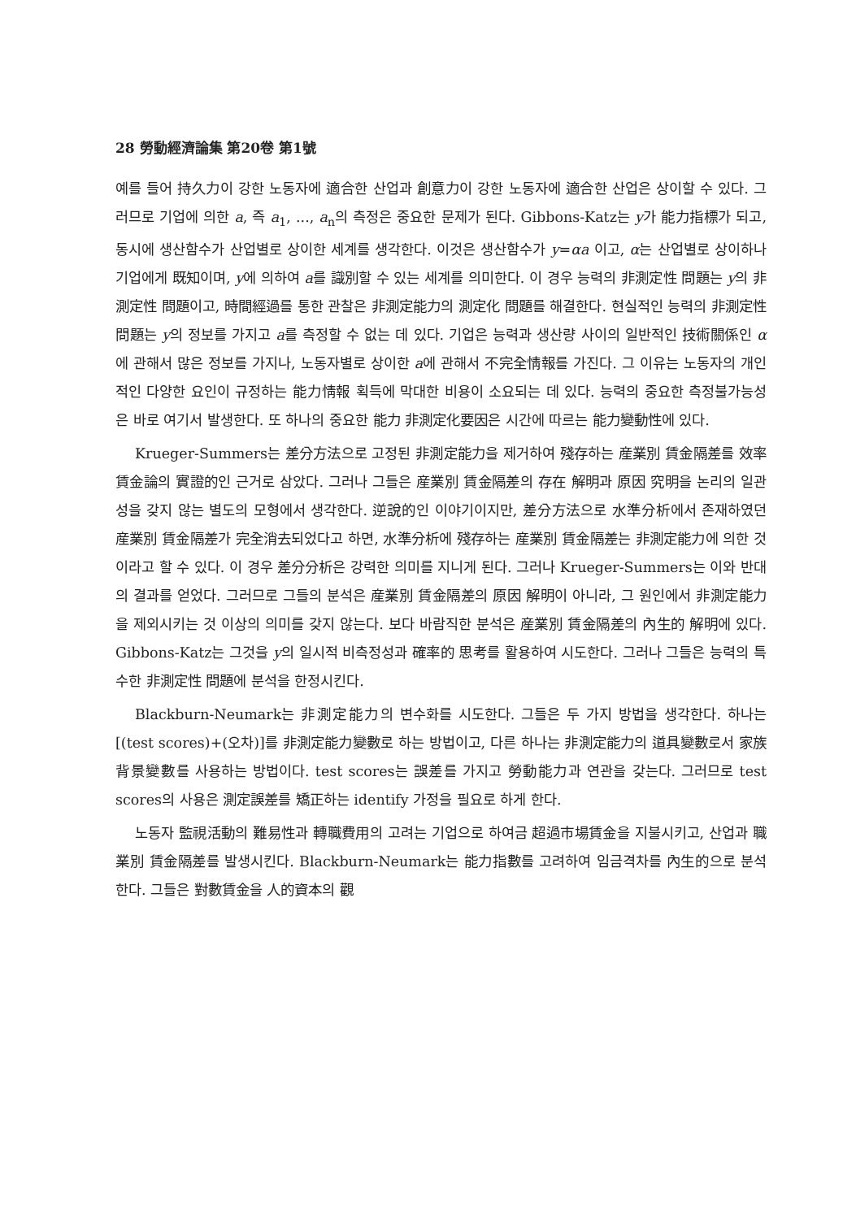28 勞動經濟論集 第20卷 第1號
예를 들어 持久力이 강한 노동자에 適合한 산업과 創意力이 강한 노동자에 適合한 산업은 상이할 수 있다. 그러므로 기업에 의한 a, 즉 a<sub>1</sub>, ..., a<sub>n</sub>의 측정은 중요한 문제가 된다. Gibbons-Katz는 y가 能力指標가 되고, 동시에 생산함수가 산업별로 상이한 세계를 생각한다. 이것은 생산함수가 y=αa 이고, α는 산업별로 상이하나 기업에게 既知이며, y에 의하여 a를 識別할 수 있는 세계를 의미한다. 이 경우 능력의 非測定性 問題는 y의 非測定性 問題이고, 時間經過를 통한 관찰은 非測定能力의 測定化 問題를 해결한다. 현실적인 능력의 非測定性 問題는 y의 정보를 가지고 a를 측정할 수 없는 데 있다. 기업은 능력과 생산량 사이의 일반적인 技術關係인 α에 관해서 많은 정보를 가지나, 노동자별로 상이한 a에 관해서 不完全情報를 가진다. 그 이유는 노동자의 개인적인 다양한 요인이 규정하는 能力情報 획득에 막대한 비용이 소요되는 데 있다. 능력의 중요한 측정불가능성은 바로 여기서 발생한다. 또 하나의 중요한 能力 非測定化要因은 시간에 따르는 能力變動性에 있다.
Krueger-Summers는 差分方法으로 고정된 非測定能力을 제거하여 殘存하는 産業別 賃金隔差를 效率賃金論의 實證的인 근거로 삼았다. 그러나 그들은 産業別 賃金隔差의 存在 解明과 原因 究明을 논리의 일관성을 갖지 않는 별도의 모형에서 생각한다. 逆說的인 이야기이지만, 差分方法으로 水準分析에서 존재하였던 産業別 賃金隔差가 完全消去되었다고 하면, 水準分析에 殘存하는 産業別 賃金隔差는 非測定能力에 의한 것이라고 할 수 있다. 이 경우 差分分析은 강력한 의미를 지니게 된다. 그러나 Krueger-Summers는 이와 반대의 결과를 얻었다. 그러므로 그들의 분석은 産業別 賃金隔差의 原因 解明이 아니라, 그 원인에서 非測定能力을 제외시키는 것 이상의 의미를 갖지 않는다. 보다 바람직한 분석은 産業別 賃金隔差의 內生的 解明에 있다. Gibbons-Katz는 그것을 y의 일시적 비측정성과 確率的 思考를 활용하여 시도한다. 그러나 그들은 능력의 특수한 非測定性 問題에 분석을 한정시킨다.
Blackburn-Neumark는 非測定能力의 변수화를 시도한다. 그들은 두 가지 방법을 생각한다. 하나는 [(test scores)+(오차)]를 非測定能力變數로 하는 방법이고, 다른 하나는 非測定能力의 道具變數로서 家族背景變數를 사용하는 방법이다. test scores는 誤差를 가지고 勞動能力과 연관을 갖는다. 그러므로 test scores의 사용은 測定誤差를 矯正하는 identify 가정을 필요로 하게 한다.
노동자 監視活動의 難易性과 轉職費用의 고려는 기업으로 하여금 超過市場賃金을 지불시키고, 산업과 職業別 賃金隔差를 발생시킨다. Blackburn-Neumark는 能力指數를 고려하여 임금격차를 內生的으로 분석한다. 그들은 對數賃金을 人的資本의 觀